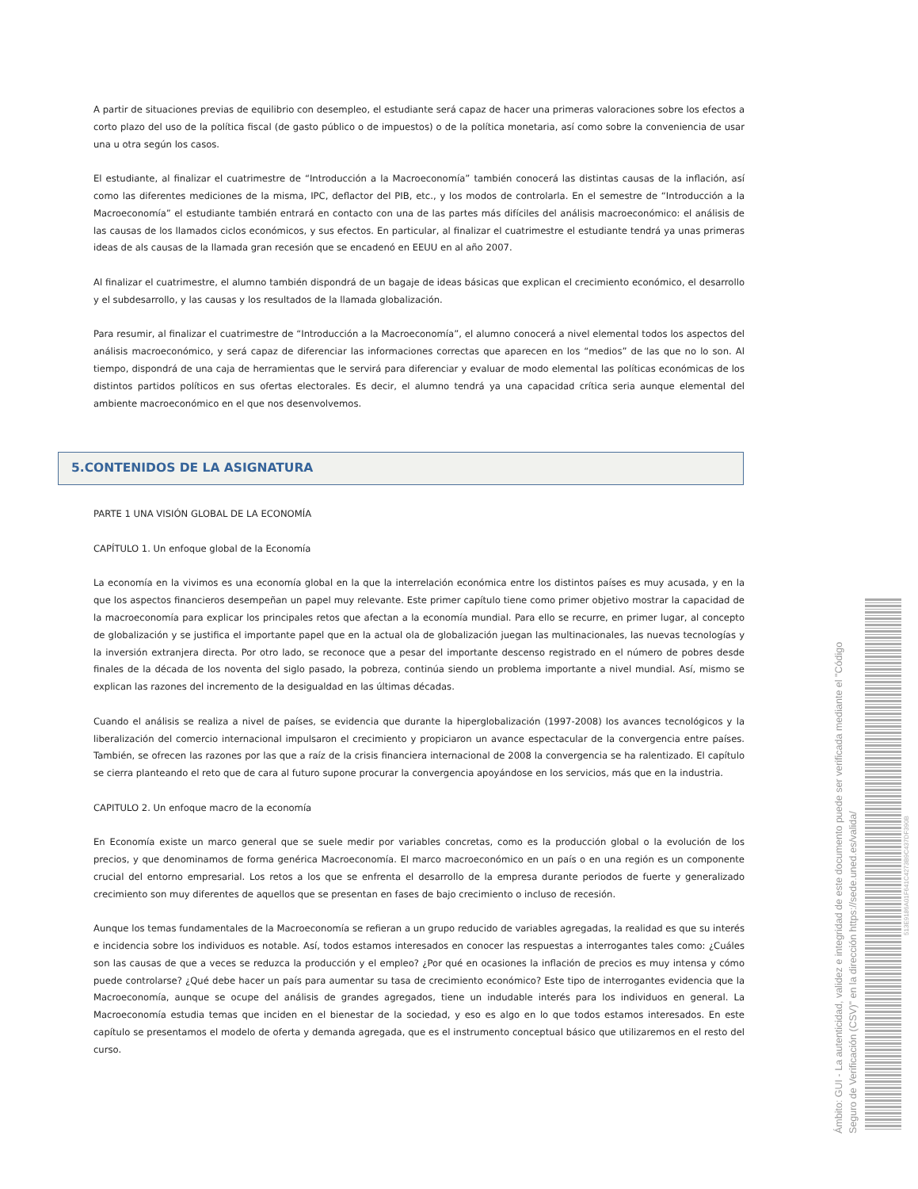A partir de situaciones previas de equilibrio con desempleo, el estudiante será capaz de hacer una primeras valoraciones sobre los efectos a corto plazo del uso de la política fiscal (de gasto público o de impuestos) o de la política monetaria, así como sobre la conveniencia de usar una u otra según los casos.
El estudiante, al finalizar el cuatrimestre de “Introducción a la Macroeconomía” también conocerá las distintas causas de la inflación, así como las diferentes mediciones de la misma, IPC, deflactor del PIB, etc., y los modos de controlarla. En el semestre de “Introducción a la Macroeconomía” el estudiante también entrará en contacto con una de las partes más difíciles del análisis macroeconómico: el análisis de las causas de los llamados ciclos económicos, y sus efectos. En particular, al finalizar el cuatrimestre el estudiante tendrá ya unas primeras ideas de als causas de la llamada gran recesión que se encadenó en EEUU en al año 2007.
Al finalizar el cuatrimestre, el alumno también dispondrá de un bagaje de ideas básicas que explican el crecimiento económico, el desarrollo y el subdesarrollo, y las causas y los resultados de la llamada globalización.
Para resumir, al finalizar el cuatrimestre de “Introducción a la Macroeconomía”, el alumno conocerá a nivel elemental todos los aspectos del análisis macroeconómico, y será capaz de diferenciar las informaciones correctas que aparecen en los “medios” de las que no lo son. Al tiempo, dispondrá de una caja de herramientas que le servirá para diferenciar y evaluar de modo elemental las políticas económicas de los distintos partidos políticos en sus ofertas electorales. Es decir, el alumno tendrá ya una capacidad crítica seria aunque elemental del ambiente macroeconómico en el que nos desenvolvemos.
5.CONTENIDOS DE LA ASIGNATURA
PARTE 1 UNA VISIÓN GLOBAL DE LA ECONOMÍA
CAPÍTULO 1. Un enfoque global de la Economía
La economía en la vivimos es una economía global en la que la interrelación económica entre los distintos países es muy acusada, y en la que los aspectos financieros desempeñan un papel muy relevante. Este primer capítulo tiene como primer objetivo mostrar la capacidad de la macroeconomía para explicar los principales retos que afectan a la economía mundial. Para ello se recurre, en primer lugar, al concepto de globalización y se justifica el importante papel que en la actual ola de globalización juegan las multinacionales, las nuevas tecnologías y la inversión extranjera directa. Por otro lado, se reconoce que a pesar del importante descenso registrado en el número de pobres desde finales de la década de los noventa del siglo pasado, la pobreza, continúa siendo un problema importante a nivel mundial. Así, mismo se explican las razones del incremento de la desigualdad en las últimas décadas.
Cuando el análisis se realiza a nivel de países, se evidencia que durante la hiperglobalización (1997-2008) los avances tecnológicos y la liberalización del comercio internacional impulsaron el crecimiento y propiciaron un avance espectacular de la convergencia entre países. También, se ofrecen las razones por las que a raíz de la crisis financiera internacional de 2008 la convergencia se ha ralentizado. El capítulo se cierra planteando el reto que de cara al futuro supone procurar la convergencia apoyándose en los servicios, más que en la industria.
CAPITULO 2. Un enfoque macro de la economía
En Economía existe un marco general que se suele medir por variables concretas, como es la producción global o la evolución de los precios, y que denominamos de forma genérica Macroeconomía. El marco macroeconómico en un país o en una región es un componente crucial del entorno empresarial. Los retos a los que se enfrenta el desarrollo de la empresa durante periodos de fuerte y generalizado crecimiento son muy diferentes de aquellos que se presentan en fases de bajo crecimiento o incluso de recesión.
Aunque los temas fundamentales de la Macroeconomía se refieran a un grupo reducido de variables agregadas, la realidad es que su interés e incidencia sobre los individuos es notable. Así, todos estamos interesados en conocer las respuestas a interrogantes tales como: ¿Cuáles son las causas de que a veces se reduzca la producción y el empleo? ¿Por qué en ocasiones la inflación de precios es muy intensa y cómo puede controlarse? ¿Qué debe hacer un país para aumentar su tasa de crecimiento económico? Este tipo de interrogantes evidencia que la Macroeconomía, aunque se ocupe del análisis de grandes agregados, tiene un indudable interés para los individuos en general. La Macroeconomía estudia temas que inciden en el bienestar de la sociedad, y eso es algo en lo que todos estamos interesados. En este capítulo se presentamos el modelo de oferta y demanda agregada, que es el instrumento conceptual básico que utilizaremos en el resto del curso.
Ámbito: GUI - La autenticidad, validez e integridad de este documento puede ser verificada mediante el "Código Seguro de Verificación (CSV)" en la dirección https://sede.uned.es/valida/
513E9186A01F641C4273B9C437DF390B